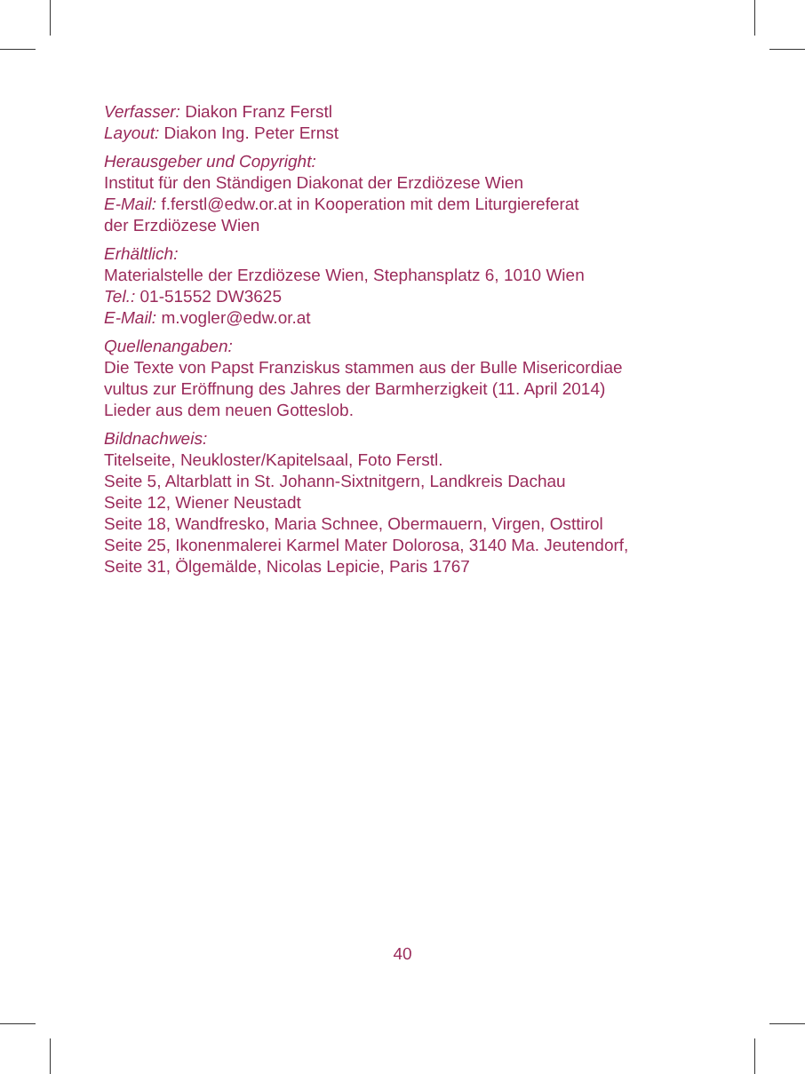Verfasser: Diakon Franz Ferstl
Layout: Diakon Ing. Peter Ernst
Herausgeber und Copyright:
Institut für den Ständigen Diakonat der Erzdiözese Wien
E-Mail: f.ferstl@edw.or.at in Kooperation mit dem Liturgiereferat
der Erzdiözese Wien
Erhältlich:
Materialstelle der Erzdiözese Wien, Stephansplatz 6, 1010 Wien
Tel.: 01-51552 DW3625
E-Mail: m.vogler@edw.or.at
Quellenangaben:
Die Texte von Papst Franziskus stammen aus der Bulle Misericordiae
vultus zur Eröffnung des Jahres der Barmherzigkeit (11. April 2014)
Lieder aus dem neuen Gotteslob.
Bildnachweis:
Titelseite, Neukloster/Kapitelsaal, Foto Ferstl.
Seite 5, Altarblatt in St. Johann-Sixtnitgern, Landkreis Dachau
Seite 12, Wiener Neustadt
Seite 18, Wandfresko, Maria Schnee, Obermauern, Virgen, Osttirol
Seite 25, Ikonenmalerei Karmel Mater Dolorosa, 3140 Ma. Jeutendorf,
Seite 31, Ölgemälde, Nicolas Lepicie, Paris 1767
40